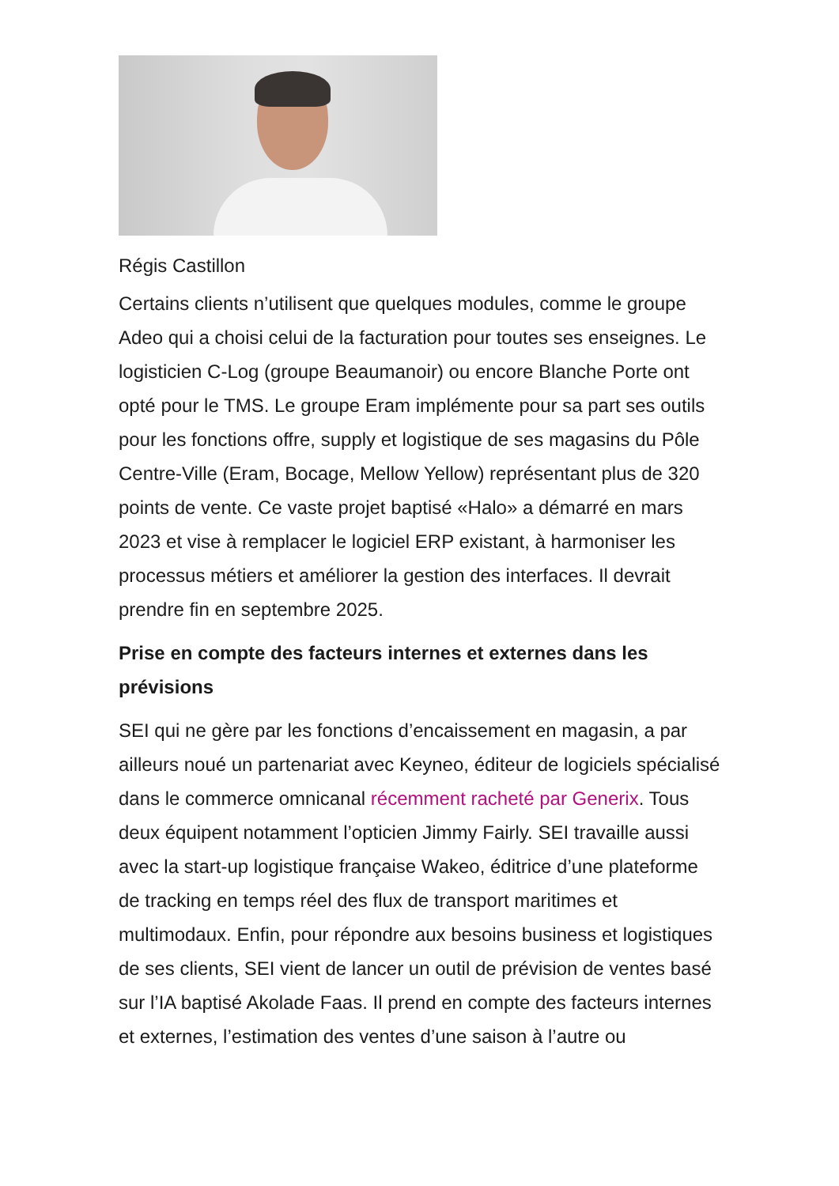Régis Castillon
Certains clients n’utilisent que quelques modules, comme le groupe Adeo qui a choisi celui de la facturation pour toutes ses enseignes. Le logisticien C-Log (groupe Beaumanoir) ou encore Blanche Porte ont opté pour le TMS. Le groupe Eram implémente pour sa part ses outils pour les fonctions offre, supply et logistique de ses magasins du Pôle Centre-Ville (Eram, Bocage, Mellow Yellow) représentant plus de 320 points de vente. Ce vaste projet baptisé «Halo» a démarré en mars 2023 et vise à remplacer le logiciel ERP existant, à harmoniser les processus métiers et améliorer la gestion des interfaces. Il devrait prendre fin en septembre 2025.
Prise en compte des facteurs internes et externes dans les prévisions
SEI qui ne gère par les fonctions d’encaissement en magasin, a par ailleurs noué un partenariat avec Keyneo, éditeur de logiciels spécialisé dans le commerce omnicanal récemment racheté par Generix. Tous deux équipent notamment l’opticien Jimmy Fairly. SEI travaille aussi avec la start-up logistique française Wakeo, éditrice d’une plateforme de tracking en temps réel des flux de transport maritimes et multimodaux. Enfin, pour répondre aux besoins business et logistiques de ses clients, SEI vient de lancer un outil de prévision de ventes basé sur l’IA baptisé Akolade Faas. Il prend en compte des facteurs internes et externes, l’estimation des ventes d’une saison à l’autre ou